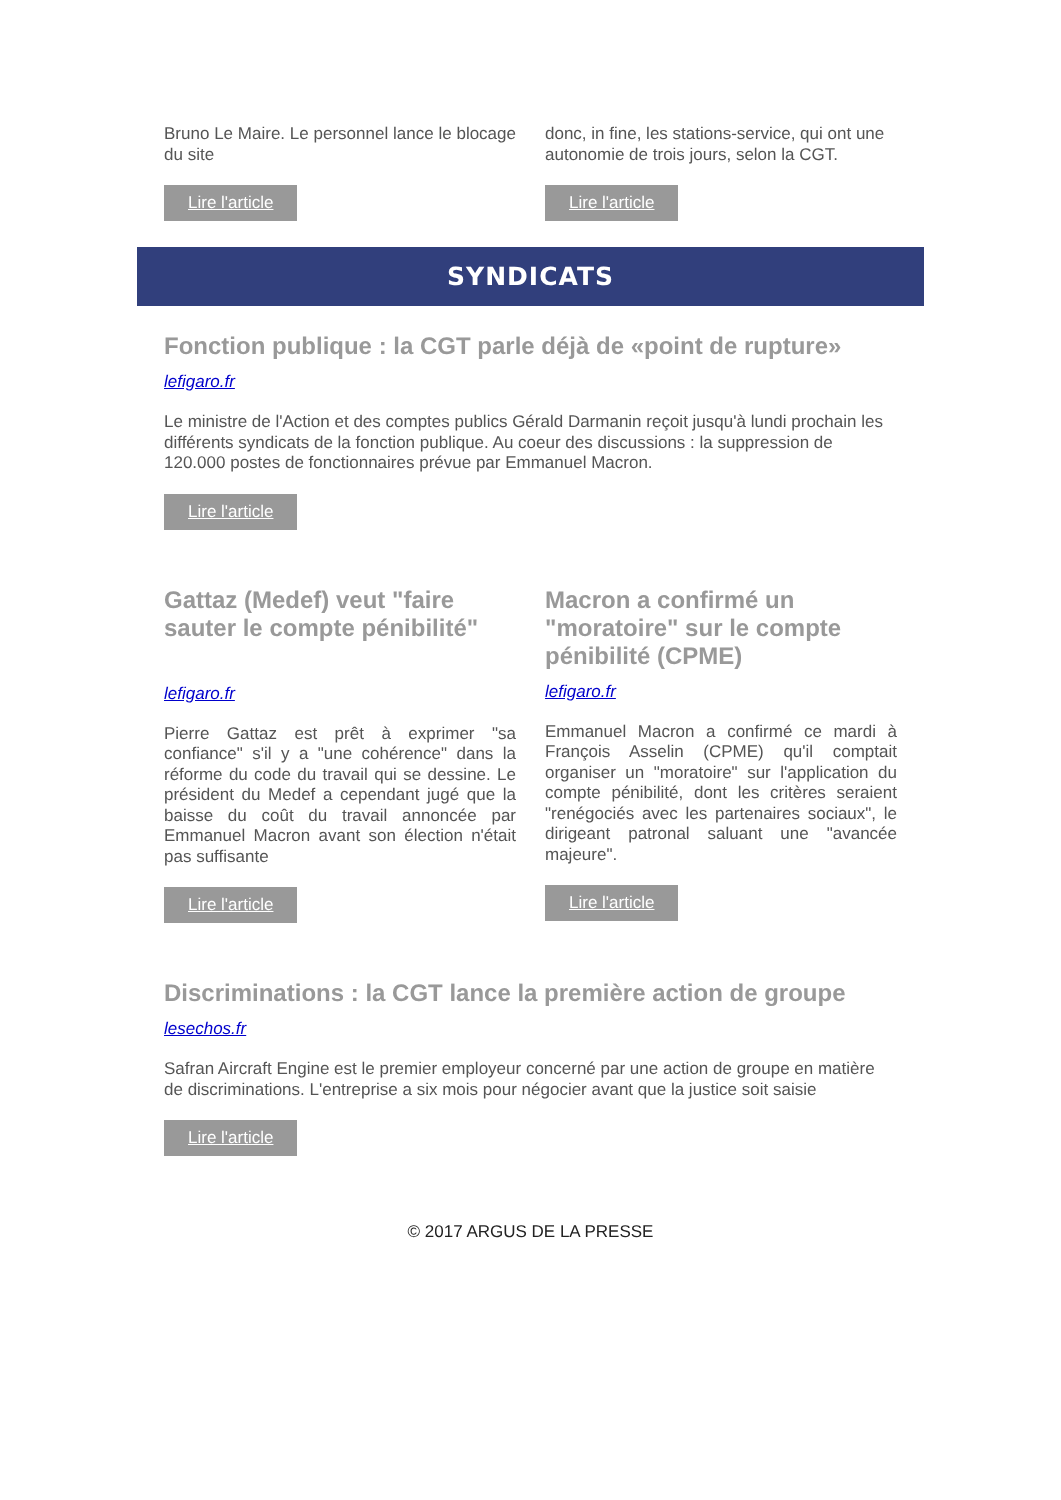Bruno Le Maire. Le personnel lance le blocage du site
Lire l'article
donc, in fine, les stations-service, qui ont une autonomie de trois jours, selon la CGT.
Lire l'article
SYNDICATS
Fonction publique : la CGT parle déjà de «point de rupture»
lefigaro.fr
Le ministre de l'Action et des comptes publics Gérald Darmanin reçoit jusqu'à lundi prochain les différents syndicats de la fonction publique. Au coeur des discussions : la suppression de 120.000 postes de fonctionnaires prévue par Emmanuel Macron.
Lire l'article
Gattaz (Medef) veut "faire sauter le compte pénibilité"
lefigaro.fr
Pierre Gattaz est prêt à exprimer "sa confiance" s'il y a "une cohérence" dans la réforme du code du travail qui se dessine. Le président du Medef a cependant jugé que la baisse du coût du travail annoncée par Emmanuel Macron avant son élection n'était pas suffisante
Lire l'article
Macron a confirmé un "moratoire" sur le compte pénibilité (CPME)
lefigaro.fr
Emmanuel Macron a confirmé ce mardi à François Asselin (CPME) qu'il comptait organiser un "moratoire" sur l'application du compte pénibilité, dont les critères seraient "renégociés avec les partenaires sociaux", le dirigeant patronal saluant une "avancée majeure".
Lire l'article
Discriminations : la CGT lance la première action de groupe
lesechos.fr
Safran Aircraft Engine est le premier employeur concerné par une action de groupe en matière de discriminations. L'entreprise a six mois pour négocier avant que la justice soit saisie
Lire l'article
© 2017 ARGUS DE LA PRESSE